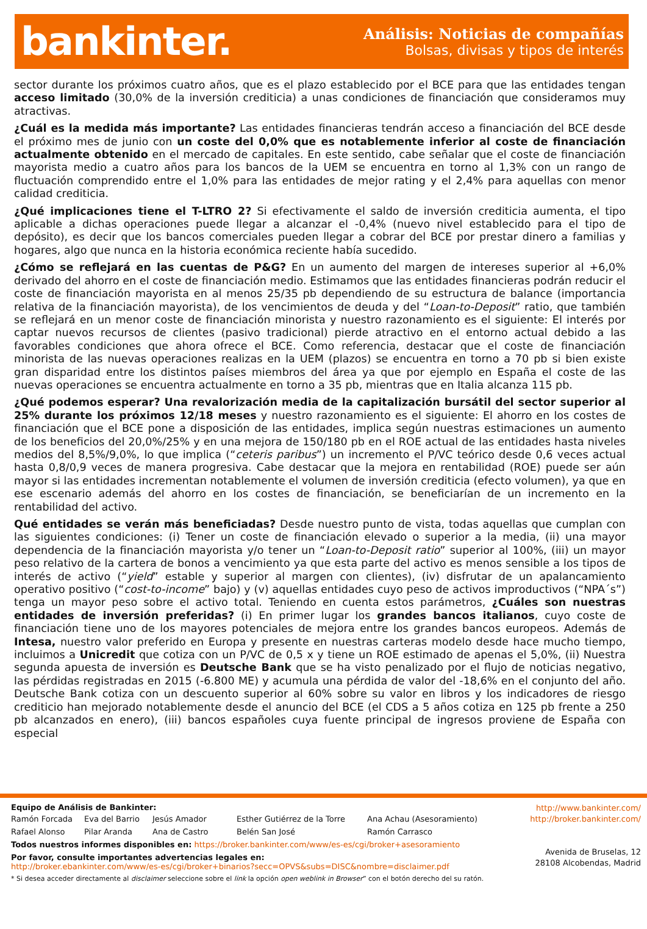bankinter.
Análisis: Noticias de compañías
Bolsas, divisas y tipos de interés
sector durante los próximos cuatro años, que es el plazo establecido por el BCE para que las entidades tengan acceso limitado (30,0% de la inversión crediticia) a unas condiciones de financiación que consideramos muy atractivas.
¿Cuál es la medida más importante? Las entidades financieras tendrán acceso a financiación del BCE desde el próximo mes de junio con un coste del 0,0% que es notablemente inferior al coste de financiación actualmente obtenido en el mercado de capitales. En este sentido, cabe señalar que el coste de financiación mayorista medio a cuatro años para los bancos de la UEM se encuentra en torno al 1,3% con un rango de fluctuación comprendido entre el 1,0% para las entidades de mejor rating y el 2,4% para aquellas con menor calidad crediticia.
¿Qué implicaciones tiene el T-LTRO 2? Si efectivamente el saldo de inversión crediticia aumenta, el tipo aplicable a dichas operaciones puede llegar a alcanzar el -0,4% (nuevo nivel establecido para el tipo de depósito), es decir que los bancos comerciales pueden llegar a cobrar del BCE por prestar dinero a familias y hogares, algo que nunca en la historia económica reciente había sucedido.
¿Cómo se reflejará en las cuentas de P&G? En un aumento del margen de intereses superior al +6,0% derivado del ahorro en el coste de financiación medio. Estimamos que las entidades financieras podrán reducir el coste de financiación mayorista en al menos 25/35 pb dependiendo de su estructura de balance (importancia relativa de la financiación mayorista), de los vencimientos de deuda y del “Loan-to-Deposit” ratio, que también se reflejará en un menor coste de financiación minorista y nuestro razonamiento es el siguiente: El interés por captar nuevos recursos de clientes (pasivo tradicional) pierde atractivo en el entorno actual debido a las favorables condiciones que ahora ofrece el BCE. Como referencia, destacar que el coste de financiación minorista de las nuevas operaciones realizas en la UEM (plazos) se encuentra en torno a 70 pb si bien existe gran disparidad entre los distintos países miembros del área ya que por ejemplo en España el coste de las nuevas operaciones se encuentra actualmente en torno a 35 pb, mientras que en Italia alcanza 115 pb.
¿Qué podemos esperar? Una revalorización media de la capitalización bursátil del sector superior al 25% durante los próximos 12/18 meses y nuestro razonamiento es el siguiente: El ahorro en los costes de financiación que el BCE pone a disposición de las entidades, implica según nuestras estimaciones un aumento de los beneficios del 20,0%/25% y en una mejora de 150/180 pb en el ROE actual de las entidades hasta niveles medios del 8,5%/9,0%, lo que implica (“ceteris paribus”) un incremento el P/VC teórico desde 0,6 veces actual hasta 0,8/0,9 veces de manera progresiva. Cabe destacar que la mejora en rentabilidad (ROE) puede ser aún mayor si las entidades incrementan notablemente el volumen de inversión crediticia (efecto volumen), ya que en ese escenario además del ahorro en los costes de financiación, se beneficiarían de un incremento en la rentabilidad del activo.
Qué entidades se verán más beneficiadas? Desde nuestro punto de vista, todas aquellas que cumplan con las siguientes condiciones: (i) Tener un coste de financiación elevado o superior a la media, (ii) una mayor dependencia de la financiación mayorista y/o tener un “Loan-to-Deposit ratio” superior al 100%, (iii) un mayor peso relativo de la cartera de bonos a vencimiento ya que esta parte del activo es menos sensible a los tipos de interés de activo (“yield” estable y superior al margen con clientes), (iv) disfrutar de un apalancamiento operativo positivo (“cost-to-income” bajo) y (v) aquellas entidades cuyo peso de activos improductivos (“NPA´s”) tenga un mayor peso sobre el activo total. Teniendo en cuenta estos parámetros, ¿Cuáles son nuestras entidades de inversión preferidas? (i) En primer lugar los grandes bancos italianos, cuyo coste de financiación tiene uno de los mayores potenciales de mejora entre los grandes bancos europeos. Además de Intesa, nuestro valor preferido en Europa y presente en nuestras carteras modelo desde hace mucho tiempo, incluimos a Unicredit que cotiza con un P/VC de 0,5 x y tiene un ROE estimado de apenas el 5,0%, (ii) Nuestra segunda apuesta de inversión es Deutsche Bank que se ha visto penalizado por el flujo de noticias negativo, las pérdidas registradas en 2015 (-6.800 ME) y acumula una pérdida de valor del -18,6% en el conjunto del año. Deutsche Bank cotiza con un descuento superior al 60% sobre su valor en libros y los indicadores de riesgo crediticio han mejorado notablemente desde el anuncio del BCE (el CDS a 5 años cotiza en 125 pb frente a 250 pb alcanzados en enero), (iii) bancos españoles cuya fuente principal de ingresos proviene de España con especial
Equipo de Análisis de Bankinter:
Ramón Forcada Eva del Barrio Jesús Amador Esther Gutiérrez de la Torre Ana Achau (Asesoramiento) Rafael Alonso Pilar Aranda Ana de Castro Belén San José Ramón Carrasco
Todos nuestros informes disponibles en: https://broker.bankinter.com/www/es-es/cgi/broker+asesoramiento
Por favor, consulte importantes advertencias legales en:
http://broker.ebankinter.com/www/es-es/cgi/broker+binarios?secc=OPVS&subs=DISC&nombre=disclaimer.pdf
* Si desea acceder directamente al disclaimer seleccione sobre el link la opción open weblink in Browser” con el botón derecho del su ratón.
http://www.bankinter.com/
http://broker.bankinter.com/
Avenida de Bruselas, 12
28108 Alcobendas, Madrid